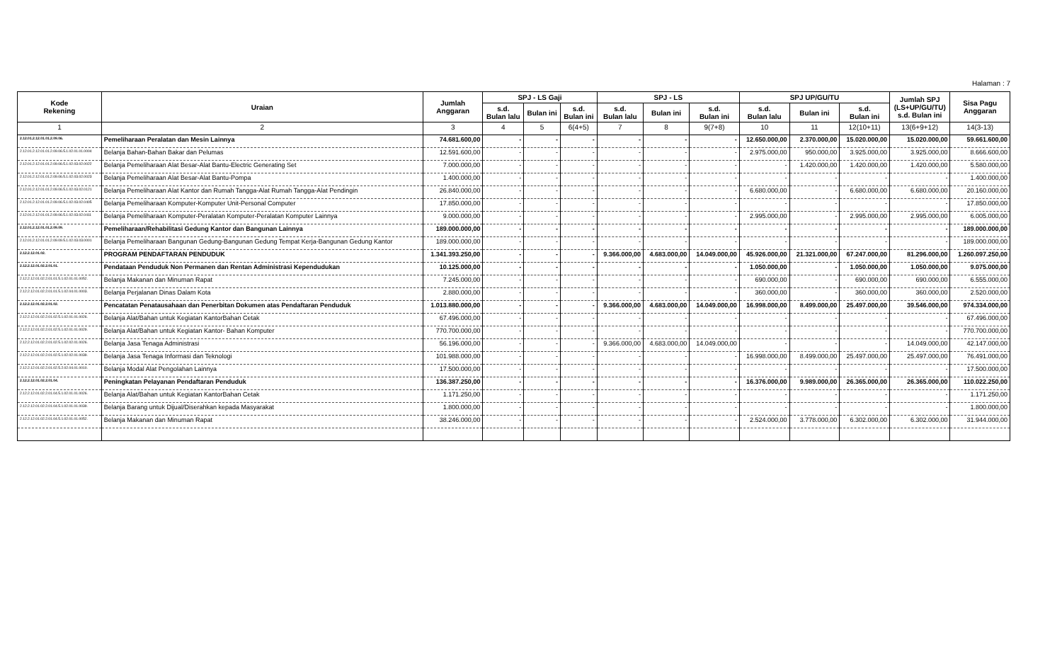Halaman : 7
| Kode Rekening | Uraian | Jumlah Anggaran | SPJ - LS Gaji | | | SPJ - LS | | | SPJ UP/GU/TU | | | Jumlah SPJ (LS+UP/GU/TU) s.d. Bulan ini | Sisa Pagu Anggaran |
| --- | --- | --- | --- | --- | --- | --- | --- | --- | --- | --- | --- | --- | --- |
| | | | s.d. Bulan lalu | Bulan ini | s.d. Bulan ini | s.d. Bulan lalu | Bulan ini | s.d. Bulan ini | s.d. Bulan lalu | Bulan ini | s.d. Bulan ini | | |
| 1 | 2 | 3 | 4 | 5 | 6(4+5) | 7 | 8 | 9(7+8) | 10 | 11 | 12(10+11) | 13(6+9+12) | 14(3-13) |
| 2.12.01.2.12.01.01.2.09.06. | Pemeliharaan Peralatan dan Mesin Lainnya | 74.681.600,00 | - | - | - | - | - | - | 12.650.000,00 | 2.370.000,00 | 15.020.000,00 | 15.020.000,00 | 59.661.600,00 |
| 2.12.01.2.12.01.01.2.09.06.5.1.02.01.01.0004 | Belanja Bahan-Bahan Bakar dan Pelumas | 12.591.600,00 | - | - | - | - | - | - | 2.975.000,00 | 950.000,00 | 3.925.000,00 | 3.925.000,00 | 8.666.600,00 |
| 2.12.01.2.12.01.01.2.09.06.5.1.02.03.02.0022 | Belanja Pemeliharaan Alat Besar-Alat Bantu-Electric Generating Set | 7.000.000,00 | - | - | - | - | - | - | - | 1.420.000,00 | 1.420.000,00 | 1.420.000,00 | 5.580.000,00 |
| 2.12.01.2.12.01.01.2.09.06.5.1.02.03.02.0023 | Belanja Pemeliharaan Alat Besar-Alat Bantu-Pompa | 1.400.000,00 | - | - | - | - | - | - | - | - | - | - | 1.400.000,00 |
| 2.12.01.2.12.01.01.2.09.06.5.1.02.03.02.0121 | Belanja Pemeliharaan Alat Kantor dan Rumah Tangga-Alat Rumah Tangga-Alat Pendingin | 26.840.000,00 | - | - | - | - | - | - | 6.680.000,00 | - | 6.680.000,00 | 6.680.000,00 | 20.160.000,00 |
| 2.12.01.2.12.01.01.2.09.06.5.1.02.03.02.0405 | Belanja Pemeliharaan Komputer-Komputer Unit-Personal Computer | 17.850.000,00 | - | - | - | - | - | - | - | - | - | - | 17.850.000,00 |
| 2.12.01.2.12.01.01.2.09.06.5.1.02.03.02.0411 | Belanja Pemeliharaan Komputer-Peralatan Komputer-Peralatan Komputer Lainnya | 9.000.000,00 | - | - | - | - | - | - | 2.995.000,00 | - | 2.995.000,00 | 2.995.000,00 | 6.005.000,00 |
| 2.12.01.2.12.01.01.2.09.09. | Pemeliharaan/Rehabilitasi Gedung Kantor dan Bangunan Lainnya | 189.000.000,00 | - | - | - | - | - | - | - | - | - | - | 189.000.000,00 |
| 2.12.01.2.12.01.01.2.09.09.5.1.02.03.03.0001 | Belanja Pemeliharaan Bangunan Gedung-Bangunan Gedung Tempat Kerja-Bangunan Gedung Kantor | 189.000.000,00 | - | - | - | - | - | - | - | - | - | - | 189.000.000,00 |
| 2.12.2.12.01.02. | PROGRAM PENDAFTARAN PENDUDUK | 1.341.393.250,00 | - | - | - | 9.366.000,00 | 4.683.000,00 | 14.049.000,00 | 45.926.000,00 | 21.321.000,00 | 67.247.000,00 | 81.296.000,00 | 1.260.097.250,00 |
| 2.12.2.12.01.02.2.01.01. | Pendataan Penduduk Non Permanen dan Rentan Administrasi Kependudukan | 10.125.000,00 | - | - | - | - | - | - | 1.050.000,00 | - | 1.050.000,00 | 1.050.000,00 | 9.075.000,00 |
| 2.12.2.12.01.02.2.01.01.5.1.02.01.01.0052. | Belanja Makanan dan Minuman Rapat | 7.245.000,00 | - | - | - | - | - | - | 690.000,00 | - | 690.000,00 | 690.000,00 | 6.555.000,00 |
| 2.12.2.12.01.02.2.01.01.5.1.02.04.01.0003. | Belanja Perjalanan Dinas Dalam Kota | 2.880.000,00 | - | - | - | - | - | - | 360.000,00 | - | 360.000,00 | 360.000,00 | 2.520.000,00 |
| 2.12.2.12.01.02.2.01.02. | Pencatatan Penatausahaan dan Penerbitan Dokumen atas Pendaftaran Penduduk | 1.013.880.000,00 | - | - | - | 9.366.000,00 | 4.683.000,00 | 14.049.000,00 | 16.998.000,00 | 8.499.000,00 | 25.497.000,00 | 39.546.000,00 | 974.334.000,00 |
| 2.12.2.12.01.02.2.01.02.5.1.02.01.01.0026. | Belanja Alat/Bahan untuk Kegiatan KantorBahan Cetak | 67.496.000,00 | - | - | - | - | - | - | - | - | - | - | 67.496.000,00 |
| 2.12.2.12.01.02.2.01.02.5.1.02.01.01.0029. | Belanja Alat/Bahan untuk Kegiatan Kantor- Bahan Komputer | 770.700.000,00 | - | - | - | - | - | - | - | - | - | - | 770.700.000,00 |
| 2.12.2.12.01.02.2.01.02.5.1.02.02.01.0026. | Belanja Jasa Tenaga Administrasi | 56.196.000,00 | - | - | - | 9.366.000,00 | 4.683.000,00 | 14.049.000,00 | - | - | - | 14.049.000,00 | 42.147.000,00 |
| 2.12.2.12.01.02.2.01.02.5.1.02.02.01.0039. | Belanja Jasa Tenaga Informasi dan Teknologi | 101.988.000,00 | - | - | - | - | - | - | 16.998.000,00 | 8.499.000,00 | 25.497.000,00 | 25.497.000,00 | 76.491.000,00 |
| 2.12.2.12.01.02.2.01.02.5.2.02.04.01.0010. | Belanja Modal Alat Pengolahan Lainnya | 17.500.000,00 | - | - | - | - | - | - | - | - | - | - | 17.500.000,00 |
| 2.12.2.12.01.02.2.01.04. | Peningkatan Pelayanan Pendaftaran Penduduk | 136.387.250,00 | - | - | - | - | - | - | 16.376.000,00 | 9.989.000,00 | 26.365.000,00 | 26.365.000,00 | 110.022.250,00 |
| 2.12.2.12.01.02.2.01.04.5.1.02.01.01.0026. | Belanja Alat/Bahan untuk Kegiatan KantorBahan Cetak | 1.171.250,00 | - | - | - | - | - | - | - | - | - | - | 1.171.250,00 |
| 2.12.2.12.01.02.2.01.04.5.1.02.01.01.0039. | Belanja Barang untuk Dijual/Diserahkan kepada Masyarakat | 1.800.000,00 | - | - | - | - | - | - | - | - | - | - | 1.800.000,00 |
| 2.12.2.12.01.02.2.01.04.5.1.02.01.01.0052. | Belanja Makanan dan Minuman Rapat | 38.246.000,00 | - | - | - | - | - | - | 2.524.000,00 | 3.778.000,00 | 6.302.000,00 | 6.302.000,00 | 31.944.000,00 |